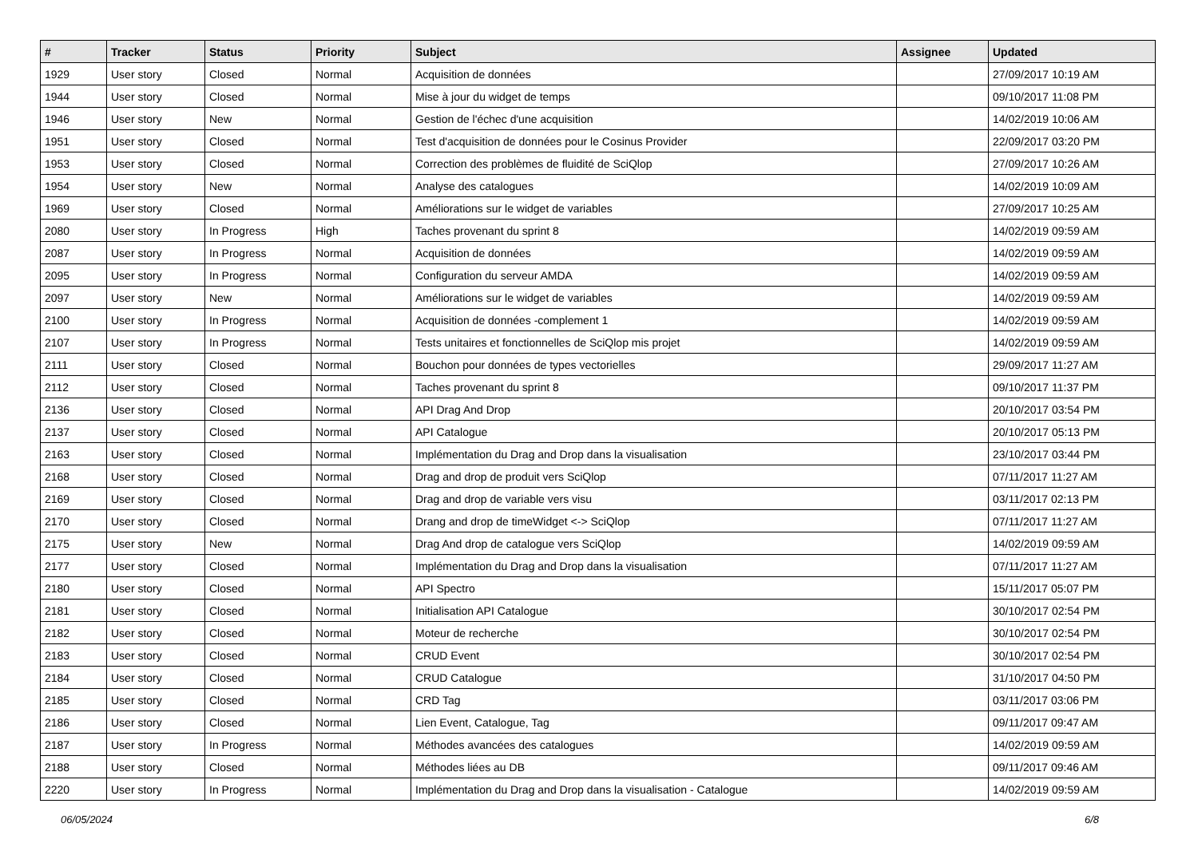| # | Tracker | Status | Priority | Subject | Assignee | Updated |
| --- | --- | --- | --- | --- | --- | --- |
| 1929 | User story | Closed | Normal | Acquisition de données | | 27/09/2017 10:19 AM |
| 1944 | User story | Closed | Normal | Mise à jour du widget de temps | | 09/10/2017 11:08 PM |
| 1946 | User story | New | Normal | Gestion de l'échec d'une acquisition | | 14/02/2019 10:06 AM |
| 1951 | User story | Closed | Normal | Test d'acquisition de données pour le Cosinus Provider | | 22/09/2017 03:20 PM |
| 1953 | User story | Closed | Normal | Correction des problèmes de fluidité de SciQlop | | 27/09/2017 10:26 AM |
| 1954 | User story | New | Normal | Analyse des catalogues | | 14/02/2019 10:09 AM |
| 1969 | User story | Closed | Normal | Améliorations sur le widget de variables | | 27/09/2017 10:25 AM |
| 2080 | User story | In Progress | High | Taches provenant du sprint 8 | | 14/02/2019 09:59 AM |
| 2087 | User story | In Progress | Normal | Acquisition de données | | 14/02/2019 09:59 AM |
| 2095 | User story | In Progress | Normal | Configuration du serveur AMDA | | 14/02/2019 09:59 AM |
| 2097 | User story | New | Normal | Améliorations sur le widget de variables | | 14/02/2019 09:59 AM |
| 2100 | User story | In Progress | Normal | Acquisition de données -complement 1 | | 14/02/2019 09:59 AM |
| 2107 | User story | In Progress | Normal | Tests unitaires et fonctionnelles de SciQlop mis projet | | 14/02/2019 09:59 AM |
| 2111 | User story | Closed | Normal | Bouchon pour données de types vectorielles | | 29/09/2017 11:27 AM |
| 2112 | User story | Closed | Normal | Taches provenant du sprint 8 | | 09/10/2017 11:37 PM |
| 2136 | User story | Closed | Normal | API Drag And Drop | | 20/10/2017 03:54 PM |
| 2137 | User story | Closed | Normal | API Catalogue | | 20/10/2017 05:13 PM |
| 2163 | User story | Closed | Normal | Implémentation du Drag and Drop dans la visualisation | | 23/10/2017 03:44 PM |
| 2168 | User story | Closed | Normal | Drag and drop de produit vers SciQlop | | 07/11/2017 11:27 AM |
| 2169 | User story | Closed | Normal | Drag and drop de variable vers visu | | 03/11/2017 02:13 PM |
| 2170 | User story | Closed | Normal | Drang and drop de timeWidget <-> SciQlop | | 07/11/2017 11:27 AM |
| 2175 | User story | New | Normal | Drag And drop de catalogue vers SciQlop | | 14/02/2019 09:59 AM |
| 2177 | User story | Closed | Normal | Implémentation du Drag and Drop dans la visualisation | | 07/11/2017 11:27 AM |
| 2180 | User story | Closed | Normal | API Spectro | | 15/11/2017 05:07 PM |
| 2181 | User story | Closed | Normal | Initialisation API Catalogue | | 30/10/2017 02:54 PM |
| 2182 | User story | Closed | Normal | Moteur de recherche | | 30/10/2017 02:54 PM |
| 2183 | User story | Closed | Normal | CRUD Event | | 30/10/2017 02:54 PM |
| 2184 | User story | Closed | Normal | CRUD Catalogue | | 31/10/2017 04:50 PM |
| 2185 | User story | Closed | Normal | CRD Tag | | 03/11/2017 03:06 PM |
| 2186 | User story | Closed | Normal | Lien Event, Catalogue, Tag | | 09/11/2017 09:47 AM |
| 2187 | User story | In Progress | Normal | Méthodes avancées des catalogues | | 14/02/2019 09:59 AM |
| 2188 | User story | Closed | Normal | Méthodes liées au DB | | 09/11/2017 09:46 AM |
| 2220 | User story | In Progress | Normal | Implémentation du Drag and Drop dans la visualisation - Catalogue | | 14/02/2019 09:59 AM |
06/05/2024 6/8